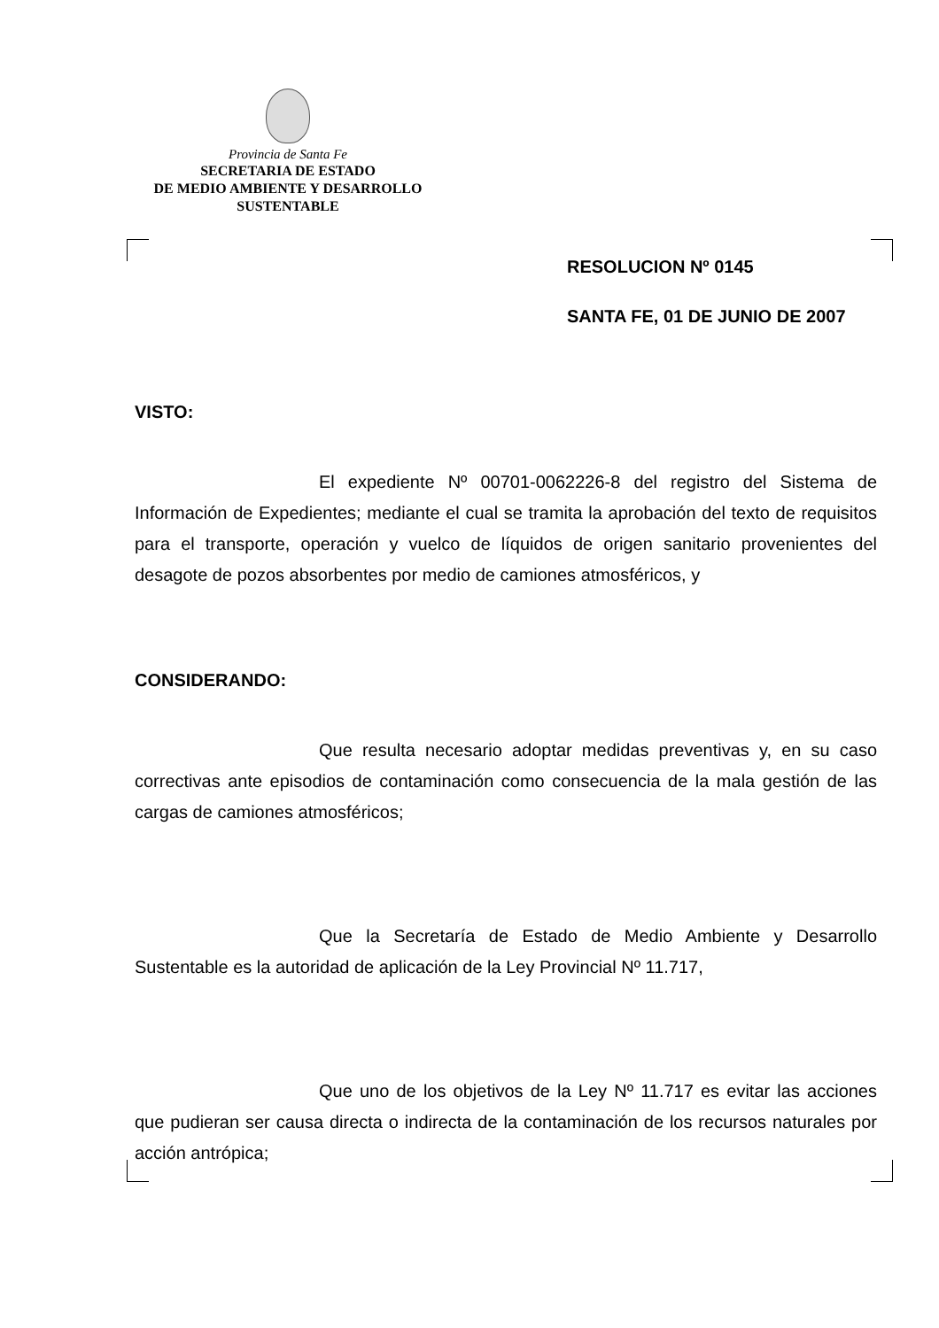Provincia de Santa Fe
SECRETARIA DE ESTADO
DE MEDIO AMBIENTE Y DESARROLLO
SUSTENTABLE
RESOLUCION Nº 0145
SANTA FE, 01 DE JUNIO DE 2007
VISTO:
El expediente Nº 00701-0062226-8 del registro del Sistema de Información de Expedientes; mediante el cual se tramita la aprobación del texto de requisitos para el transporte, operación y vuelco de líquidos de origen sanitario provenientes del desagote de pozos absorbentes por medio de camiones atmosféricos, y
CONSIDERANDO:
Que resulta necesario adoptar medidas preventivas y, en su caso correctivas ante episodios de contaminación como consecuencia de la mala gestión de las cargas de camiones atmosféricos;
Que la Secretaría de Estado de Medio Ambiente y Desarrollo Sustentable es la autoridad de aplicación de la Ley Provincial Nº 11.717,
Que uno de los objetivos de la Ley Nº 11.717 es evitar las acciones que pudieran ser causa directa o indirecta de la contaminación de los recursos naturales por acción antrópica;